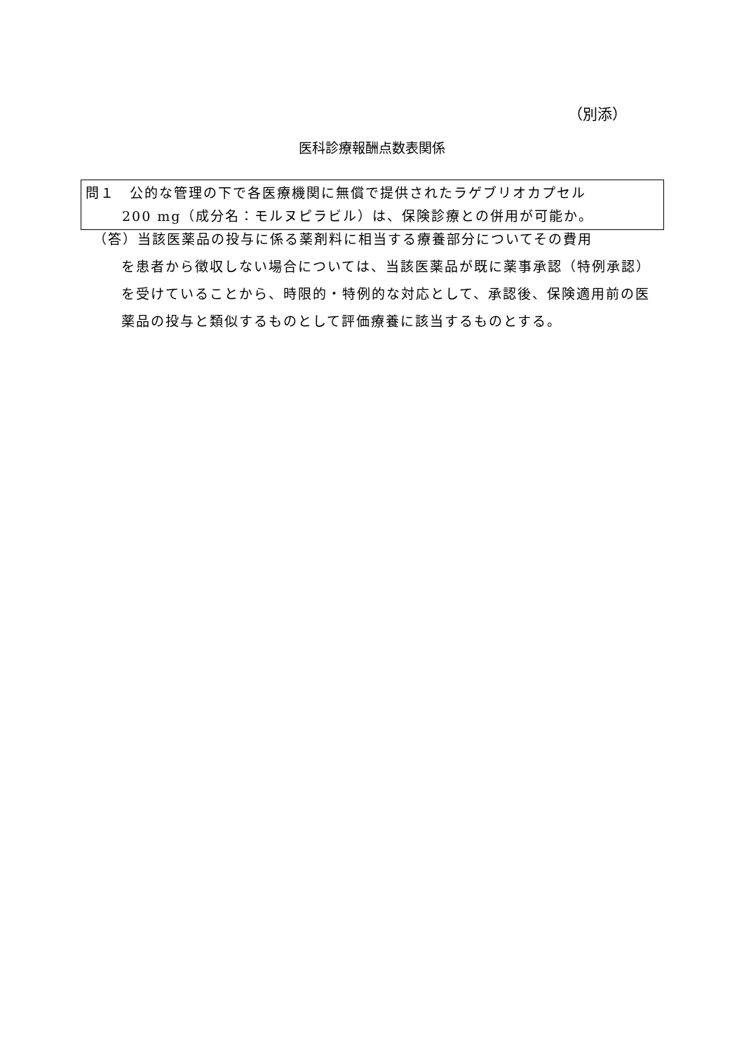（別添）
医科診療報酬点数表関係
問１　公的な管理の下で各医療機関に無償で提供されたラゲブリオカプセル
200 mg（成分名：モルヌピラビル）は、保険診療との併用が可能か。
（答）当該医薬品の投与に係る薬剤料に相当する療養部分についてその費用
を患者から徴収しない場合については、当該医薬品が既に薬事承認（特例承認）を受けていることから、時限的・特例的な対応として、承認後、保険適用前の医薬品の投与と類似するものとして評価療養に該当するものとする。